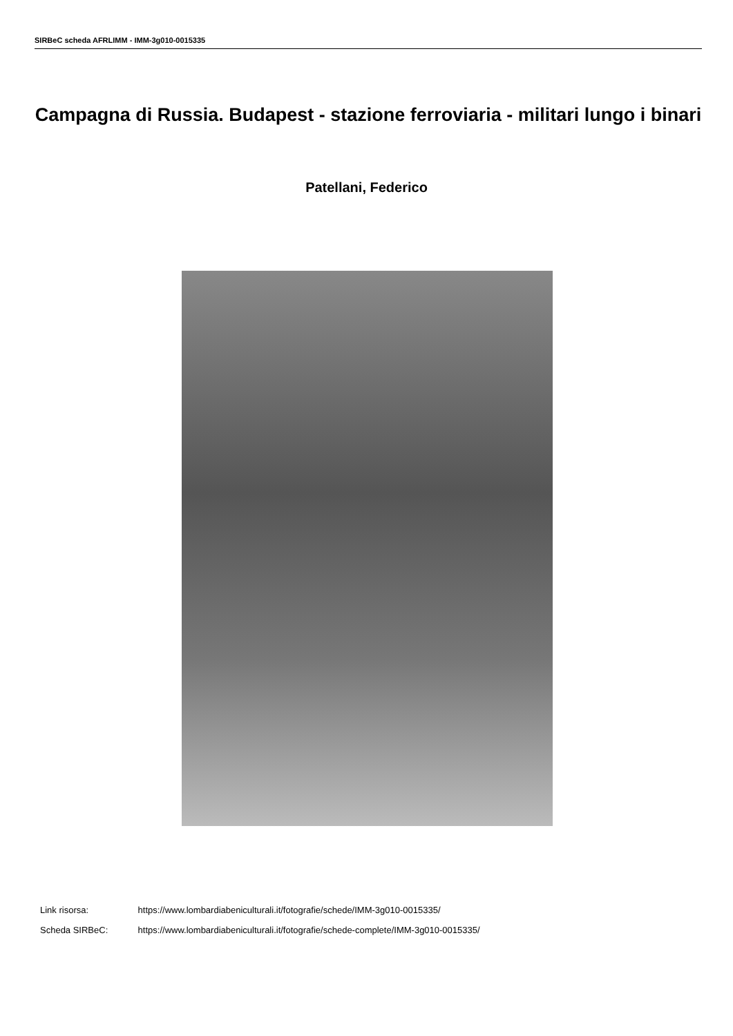SIRBeC scheda AFRLIMM - IMM-3g010-0015335
Campagna di Russia. Budapest - stazione ferroviaria - militari lungo i binari
Patellani, Federico
Link risorsa: https://www.lombardiabeniculturali.it/fotografie/schede/IMM-3g010-0015335/
Scheda SIRBeC: https://www.lombardiabeniculturali.it/fotografie/schede-complete/IMM-3g010-0015335/